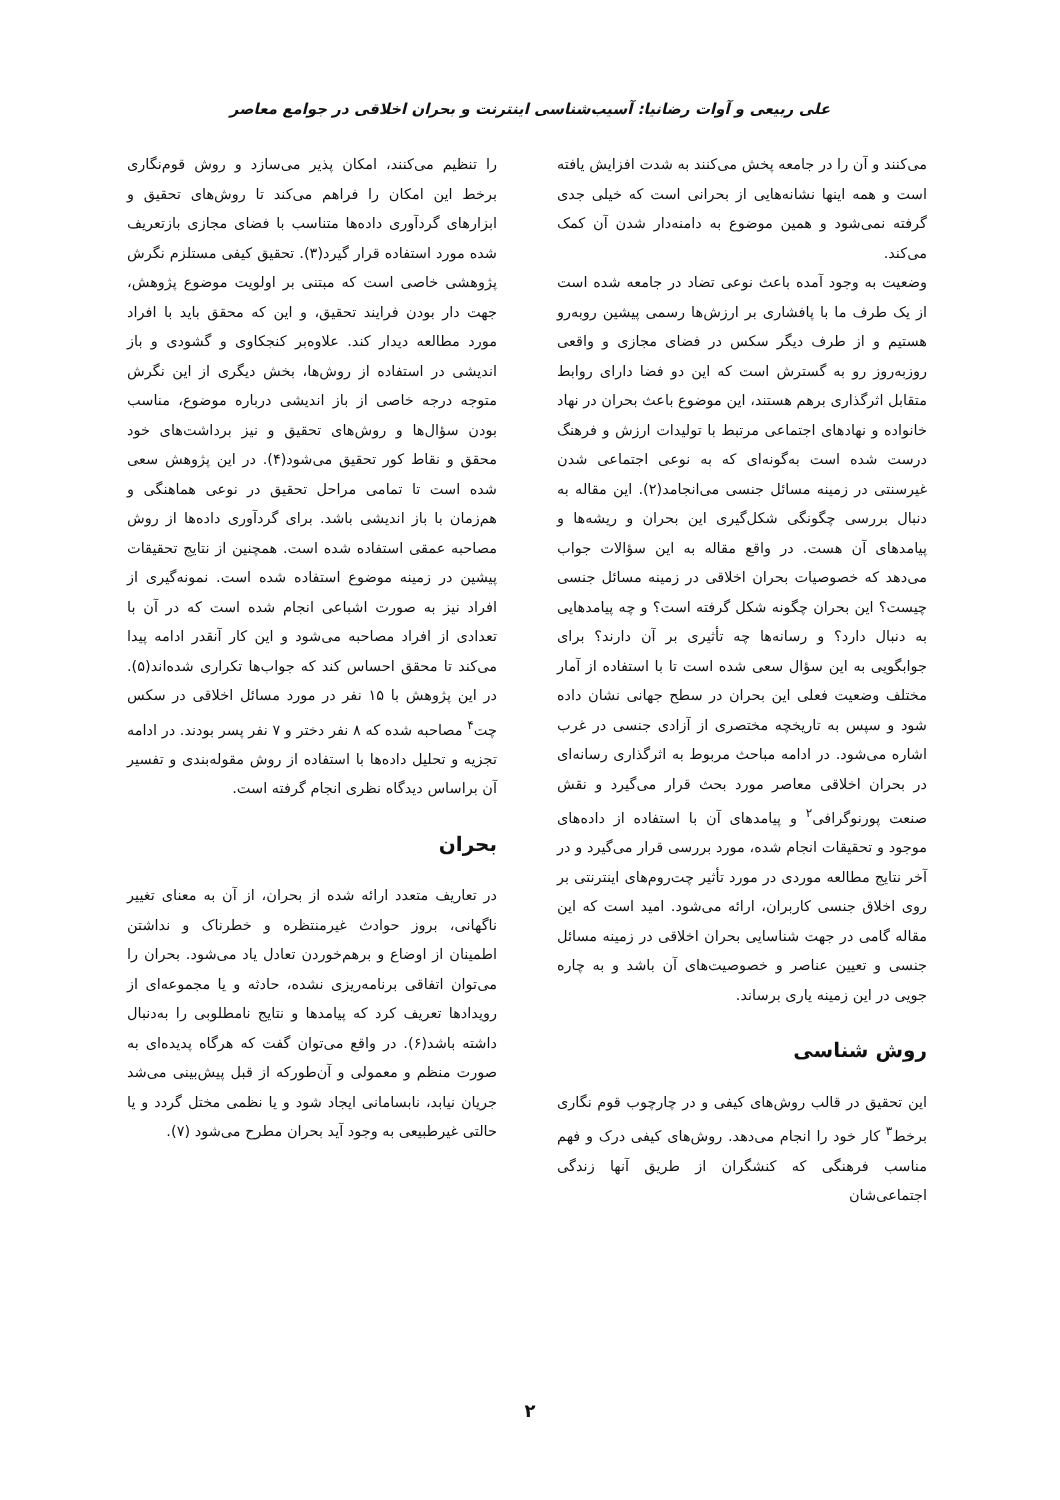علی ربیعی و آوات رضانیا: آسیب‌شناسی اینترنت و بحران اخلاقی در جوامع معاصر
می‌کنند و آن را در جامعه پخش می‌کنند به شدت افزایش یافته است و همه اینها نشانه‌هایی از بحرانی است که خیلی جدی گرفته نمی‌شود و همین موضوع به دامنه‌دار شدن آن کمک می‌کند.
وضعیت به وجود آمده باعث نوعی تضاد در جامعه شده است از یک طرف ما با پافشاری بر ارزش‌ها رسمی پیشین روبه‌رو هستیم و از طرف دیگر سکس در فضای مجازی و واقعی روزبه‌روز رو به گسترش است که این دو فضا دارای روابط متقابل اثرگذاری برهم هستند، این موضوع باعث بحران در نهاد خانواده و نهادهای اجتماعی مرتبط با تولیدات ارزش و فرهنگ درست شده است به‌گونه‌ای که به نوعی اجتماعی شدن غیرسنتی در زمینه مسائل جنسی می‌انجامد(۲). این مقاله به دنبال بررسی چگونگی شکل‌گیری این بحران و ریشه‌ها و پیامدهای آن هست. در واقع مقاله به این سؤالات جواب می‌دهد که خصوصیات بحران اخلاقی در زمینه مسائل جنسی چیست؟ این بحران چگونه شکل گرفته است؟ و چه پیامدهایی به دنبال دارد؟ و رسانه‌ها چه تأثیری بر آن دارند؟ برای جوابگویی به این سؤال سعی شده است تا با استفاده از آمار مختلف وضعیت فعلی این بحران در سطح جهانی نشان داده شود و سپس به تاریخچه مختصری از آزادی جنسی در غرب اشاره می‌شود. در ادامه مباحث مربوط به اثرگذاری رسانه‌ای در بحران اخلاقی معاصر مورد بحث قرار می‌گیرد و نقش صنعت پورنوگرافی<sup>۲</sup> و پیامدهای آن با استفاده از داده‌های موجود و تحقیقات انجام شده، مورد بررسی قرار می‌گیرد و در آخر نتایج مطالعه موردی در مورد تأثیر چت‌روم‌های اینترنتی بر روی اخلاق جنسی کاربران، ارائه می‌شود. امید است که این مقاله گامی در جهت شناسایی بحران اخلاقی در زمینه مسائل جنسی و تعیین عناصر و خصوصیت‌های آن باشد و به چاره جویی در این زمینه یاری برساند.
روش شناسی
این تحقیق در قالب روش‌های کیفی و در چارچوب قوم نگاری برخط<sup>۳</sup> کار خود را انجام می‌دهد. روش‌های کیفی درک و فهم مناسب فرهنگی که کنشگران از طریق آنها زندگی اجتماعی‌شان
را تنظیم می‌کنند، امکان پذیر می‌سازد و روش قوم‌نگاری برخط این امکان را فراهم می‌کند تا روش‌های تحقیق و ابزارهای گردآوری داده‌ها متناسب با فضای مجازی بازتعریف شده مورد استفاده قرار گیرد(۳). تحقیق کیفی مستلزم نگرش پژوهشی خاصی است که مبتنی بر اولویت موضوع پژوهش، جهت دار بودن فرایند تحقیق، و این که محقق باید با افراد مورد مطالعه دیدار کند. علاوه‌بر کنجکاوی و گشودی و باز اندیشی در استفاده از روش‌ها، بخش دیگری از این نگرش متوجه درجه خاصی از باز اندیشی درباره موضوع، مناسب بودن سؤال‌ها و روش‌های تحقیق و نیز برداشت‌های خود محقق و نقاط کور تحقیق می‌شود(۴). در این پژوهش سعی شده است تا تمامی مراحل تحقیق در نوعی هماهنگی و هم‌زمان با باز اندیشی باشد. برای گردآوری داده‌ها از روش مصاحبه عمقی استفاده شده است. همچنین از نتایج تحقیقات پیشین در زمینه موضوع استفاده شده است. نمونه‌گیری از افراد نیز به صورت اشباعی انجام شده است که در آن با تعدادی از افراد مصاحبه می‌شود و این کار آنقدر ادامه پیدا می‌کند تا محقق احساس کند که جواب‌ها تکراری شده‌اند(۵). در این پژوهش با ۱۵ نفر در مورد مسائل اخلاقی در سکس چت<sup>۴</sup> مصاحبه شده که ۸ نفر دختر و ۷ نفر پسر بودند. در ادامه تجزیه و تحلیل داده‌ها با استفاده از روش مقوله‌بندی و تفسیر آن براساس دیدگاه نظری انجام گرفته است.
بحران
در تعاریف متعدد ارائه شده از بحران، از آن به معنای تغییر ناگهانی، بروز حوادث غیرمنتظره و خطرناک و نداشتن اطمینان از اوضاع و برهم‌خوردن تعادل یاد می‌شود. بحران را می‌توان اتفاقی برنامه‌ریزی نشده، حادثه و یا مجموعه‌ای از رویدادها تعریف کرد که پیامدها و نتایج نامطلوبی را به‌دنبال داشته باشد(۶). در واقع می‌توان گفت که هرگاه پدیده‌ای به صورت منظم و معمولی و آن‌طورکه از قبل پیش‌بینی می‌شد جریان نیابد، نابسامانی ایجاد شود و یا نظمی مختل گردد و یا حالتی غیرطبیعی به وجود آید بحران مطرح می‌شود (۷).
۲